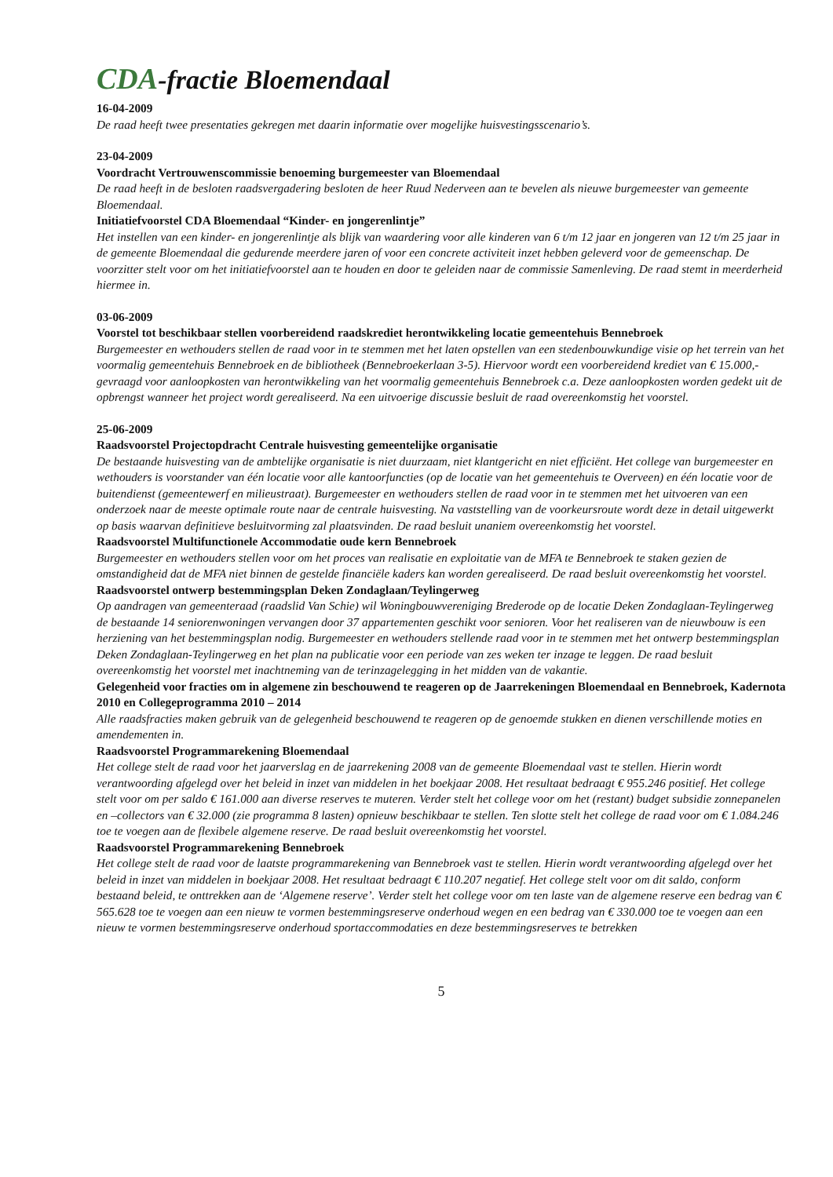CDA-fractie Bloemendaal
16-04-2009
De raad heeft twee presentaties gekregen met daarin informatie over mogelijke huisvestingsscenario’s.
23-04-2009
Voordracht Vertrouwenscommissie benoeming burgemeester van Bloemendaal
De raad heeft in de besloten raadsvergadering besloten de heer Ruud Nederveen aan te bevelen als nieuwe burgemeester van gemeente Bloemendaal.
Initiatiefvoorstel CDA Bloemendaal “Kinder- en jongerenlintje”
Het instellen van een kinder- en jongerenlintje als blijk van waardering voor alle kinderen van 6 t/m 12 jaar en jongeren van 12 t/m 25 jaar in de gemeente Bloemendaal die gedurende meerdere jaren of voor een concrete activiteit inzet hebben geleverd voor de gemeenschap. De voorzitter stelt voor om het initiatiefvoorstel aan te houden en door te geleiden naar de commissie Samenleving. De raad stemt in meerderheid hiermee in.
03-06-2009
Voorstel tot beschikbaar stellen voorbereidend raadskrediet herontwikkeling locatie gemeentehuis Bennebroek
Burgemeester en wethouders stellen de raad voor in te stemmen met het laten opstellen van een stedenbouwkundige visie op het terrein van het voormalig gemeentehuis Bennebroek en de bibliotheek (Bennebroekerlaan 3-5). Hiervoor wordt een voorbereidend krediet van € 15.000,- gevraagd voor aanloopkosten van herontwikkeling van het voormalig gemeentehuis Bennebroek c.a. Deze aanloopkosten worden gedekt uit de opbrengst wanneer het project wordt gerealiseerd. Na een uitvoerige discussie besluit de raad overeenkomstig het voorstel.
25-06-2009
Raadsvoorstel Projectopdracht Centrale huisvesting gemeentelijke organisatie
De bestaande huisvesting van de ambtelijke organisatie is niet duurzaam, niet klantgericht en niet efficiënt. Het college van burgemeester en wethouders is voorstander van één locatie voor alle kantoorfuncties (op de locatie van het gemeentehuis te Overveen) en één locatie voor de buitendienst (gemeentewerf en milieustraat). Burgemeester en wethouders stellen de raad voor in te stemmen met het uitvoeren van een onderzoek naar de meeste optimale route naar de centrale huisvesting. Na vaststelling van de voorkeursroute wordt deze in detail uitgewerkt op basis waarvan definitieve besluitvorming zal plaatsvinden. De raad besluit unaniem overeenkomstig het voorstel.
Raadsvoorstel Multifunctionele Accommodatie oude kern Bennebroek
Burgemeester en wethouders stellen voor om het proces van realisatie en exploitatie van de MFA te Bennebroek te staken gezien de omstandigheid dat de MFA niet binnen de gestelde financiële kaders kan worden gerealiseerd. De raad besluit overeenkomstig het voorstel.
Raadsvoorstel ontwerp bestemmingsplan Deken Zondaglaan/Teylingerweg
Op aandragen van gemeenteraad (raadslid Van Schie) wil Woningbouwvereniging Brederode op de locatie Deken Zondaglaan-Teylingerweg de bestaande 14 seniorenwoningen vervangen door 37 appartementen geschikt voor senioren. Voor het realiseren van de nieuwbouw is een herziening van het bestemmingsplan nodig. Burgemeester en wethouders stellende raad voor in te stemmen met het ontwerp bestemmingsplan Deken Zondaglaan-Teylingerweg en het plan na publicatie voor een periode van zes weken ter inzage te leggen. De raad besluit overeenkomstig het voorstel met inachtneming van de terinzagelegging in het midden van de vakantie.
Gelegenheid voor fracties om in algemene zin beschouwend te reageren op de Jaarrekeningen Bloemendaal en Bennebroek, Kadernota 2010 en Collegeprogramma 2010 – 2014
Alle raadsfracties maken gebruik van de gelegenheid beschouwend te reageren op de genoemde stukken en dienen verschillende moties en amendementen in.
Raadsvoorstel Programmarekening Bloemendaal
Het college stelt de raad voor het jaarverslag en de jaarrekening 2008 van de gemeente Bloemendaal vast te stellen. Hierin wordt verantwoording afgelegd over het beleid in inzet van middelen in het boekjaar 2008. Het resultaat bedraagt € 955.246 positief. Het college stelt voor om per saldo € 161.000 aan diverse reserves te muteren. Verder stelt het college voor om het (restant) budget subsidie zonnepanelen en –collectors van € 32.000 (zie programma 8 lasten) opnieuw beschikbaar te stellen. Ten slotte stelt het college de raad voor om € 1.084.246 toe te voegen aan de flexibele algemene reserve. De raad besluit overeenkomstig het voorstel.
Raadsvoorstel Programmarekening Bennebroek
Het college stelt de raad voor de laatste programmarekening van Bennebroek vast te stellen. Hierin wordt verantwoording afgelegd over het beleid in inzet van middelen in boekjaar 2008. Het resultaat bedraagt € 110.207 negatief. Het college stelt voor om dit saldo, conform bestaand beleid, te onttrekken aan de ‘Algemene reserve’. Verder stelt het college voor om ten laste van de algemene reserve een bedrag van € 565.628 toe te voegen aan een nieuw te vormen bestemmingsreserve onderhoud wegen en een bedrag van € 330.000 toe te voegen aan een nieuw te vormen bestemmingsreserve onderhoud sportaccommodaties en deze bestemmingsreserves te betrekken
5